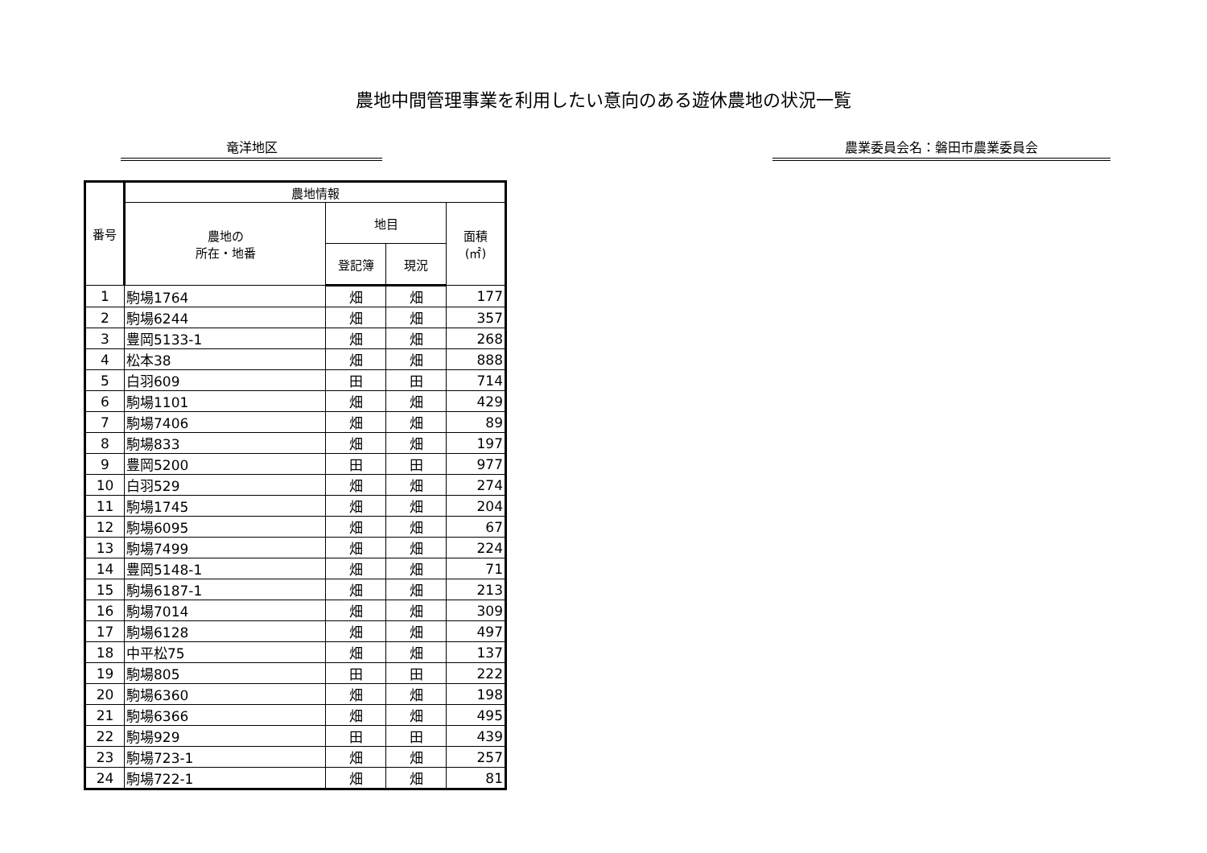農地中間管理事業を利用したい意向のある遊休農地の状況一覧
竜洋地区 農業委員会名：磐田市農業委員会
| 番号 | 農地情報 | | | |
| --- | --- | --- | --- | --- |
| | 農地の 所在・地番 | 地目 | | 面積 (㎡) |
| | | 登記簿 | 現況 | |
| 1 | 駒場1764 | 畑 | 畑 | 177 |
| 2 | 駒場6244 | 畑 | 畑 | 357 |
| 3 | 豊岡5133-1 | 畑 | 畑 | 268 |
| 4 | 松本38 | 畑 | 畑 | 888 |
| 5 | 白羽609 | 田 | 田 | 714 |
| 6 | 駒場1101 | 畑 | 畑 | 429 |
| 7 | 駒場7406 | 畑 | 畑 | 89 |
| 8 | 駒場833 | 畑 | 畑 | 197 |
| 9 | 豊岡5200 | 田 | 田 | 977 |
| 10 | 白羽529 | 畑 | 畑 | 274 |
| 11 | 駒場1745 | 畑 | 畑 | 204 |
| 12 | 駒場6095 | 畑 | 畑 | 67 |
| 13 | 駒場7499 | 畑 | 畑 | 224 |
| 14 | 豊岡5148-1 | 畑 | 畑 | 71 |
| 15 | 駒場6187-1 | 畑 | 畑 | 213 |
| 16 | 駒場7014 | 畑 | 畑 | 309 |
| 17 | 駒場6128 | 畑 | 畑 | 497 |
| 18 | 中平松75 | 畑 | 畑 | 137 |
| 19 | 駒場805 | 田 | 田 | 222 |
| 20 | 駒場6360 | 畑 | 畑 | 198 |
| 21 | 駒場6366 | 畑 | 畑 | 495 |
| 22 | 駒場929 | 田 | 田 | 439 |
| 23 | 駒場723-1 | 畑 | 畑 | 257 |
| 24 | 駒場722-1 | 畑 | 畑 | 81 |